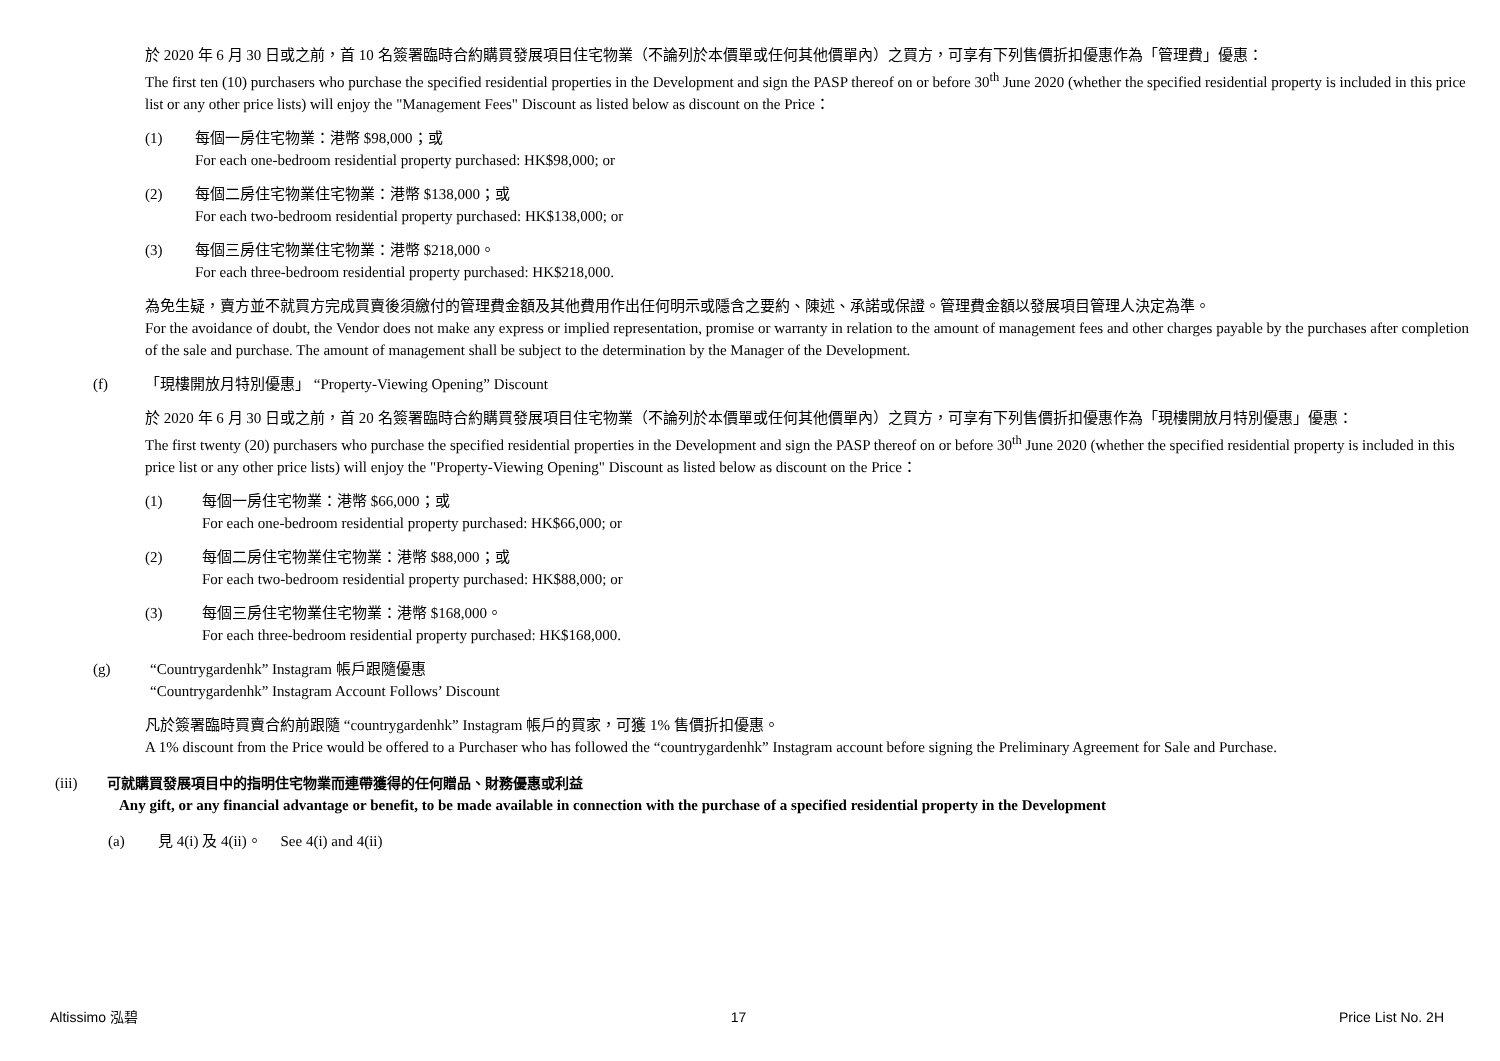於 2020 年 6 月 30 日或之前，首 10 名簽署臨時合約購買發展項目住宅物業（不論列於本價單或任何其他價單內）之買方，可享有下列售價折扣優惠作為「管理費」優惠：
The first ten (10) purchasers who purchase the specified residential properties in the Development and sign the PASP thereof on or before 30<sup>th</sup> June 2020 (whether the specified residential property is included in this price list or any other price lists) will enjoy the "Management Fees" Discount as listed below as discount on the Price：
(1) 每個一房住宅物業：港幣 $98,000；或
For each one-bedroom residential property purchased: HK$98,000; or
(2) 每個二房住宅物業住宅物業：港幣 $138,000；或
For each two-bedroom residential property purchased: HK$138,000; or
(3) 每個三房住宅物業住宅物業：港幣 $218,000。
For each three-bedroom residential property purchased: HK$218,000.
為免生疑，賣方並不就買方完成買賣後須繳付的管理費金額及其他費用作出任何明示或隱含之要約、陳述、承諾或保證。管理費金額以發展項目管理人決定為準。
For the avoidance of doubt, the Vendor does not make any express or implied representation, promise or warranty in relation to the amount of management fees and other charges payable by the purchases after completion of the sale and purchase. The amount of management shall be subject to the determination by the Manager of the Development.
(f) 「現樓開放月特別優惠」 “Property-Viewing Opening” Discount
於 2020 年 6 月 30 日或之前，首 20 名簽署臨時合約購買發展項目住宅物業（不論列於本價單或任何其他價單內）之買方，可享有下列售價折扣優惠作為「現樓開放月特別優惠」優惠：
The first twenty (20) purchasers who purchase the specified residential properties in the Development and sign the PASP thereof on or before 30<sup>th</sup> June 2020 (whether the specified residential property is included in this price list or any other price lists) will enjoy the "Property-Viewing Opening" Discount as listed below as discount on the Price：
(1) 每個一房住宅物業：港幣 $66,000；或
For each one-bedroom residential property purchased: HK$66,000; or
(2) 每個二房住宅物業住宅物業：港幣 $88,000；或
For each two-bedroom residential property purchased: HK$88,000; or
(3) 每個三房住宅物業住宅物業：港幣 $168,000。
For each three-bedroom residential property purchased: HK$168,000.
(g) “Countrygardenhk” Instagram 帳戶跟隨優惠
“Countrygardenhk” Instagram Account Follows’ Discount
凡於簽署臨時買賣合約前跟隨 “countrygardenhk” Instagram 帳戶的買家，可獲 1% 售價折扣優惠。
A 1% discount from the Price would be offered to a Purchaser who has followed the “countrygardenhk” Instagram account before signing the Preliminary Agreement for Sale and Purchase.
(iii) 可就購買發展項目中的指明住宅物業而連帶獲得的任何贈品、財務優惠或利益
Any gift, or any financial advantage or benefit, to be made available in connection with the purchase of a specified residential property in the Development
(a) 見 4(i) 及 4(ii)。 See 4(i) and 4(ii)
Altissimo 泓碧 17 Price List No. 2H